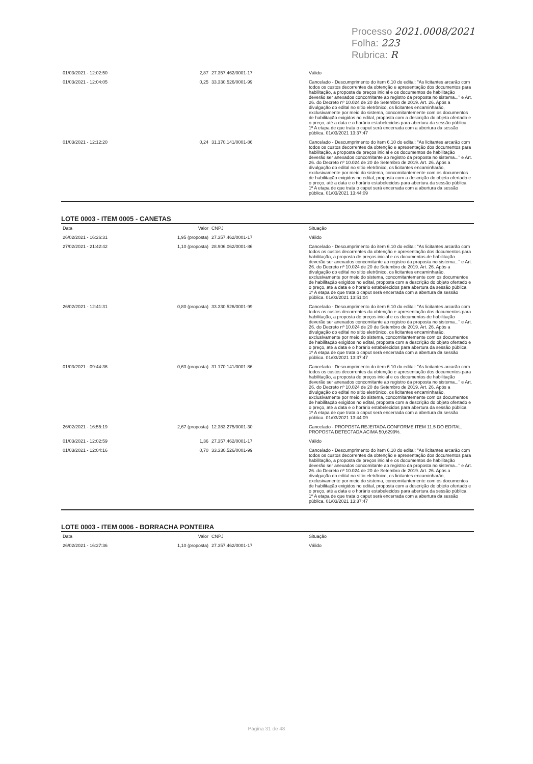Processo 2021.0008/2021
Folha: 223
Rubrica: R
| 01/03/2021 - 12:02:50 | 2,87 | 27.357.462/0001-17 | Válido |
| 01/03/2021 - 12:04:05 | 0,25 | 33.330.526/0001-99 | Cancelado - Descumprimento do item 6.10 do edital: "As licitantes arcarão com todos os custos decorrentes da obtenção e apresentação dos documentos para habilitação, a proposta de preços inicial e os documentos de habilitação deverão ser anexados concomitante ao registro da proposta no sistema..." e Art. 26. do Decreto nº 10.024 de 20 de Setembro de 2019. Art. 26. Após a divulgação do edital no sítio eletrônico, os licitantes encaminharão, exclusivamente por meio do sistema, concomitantemente com os documentos de habilitação exigidos no edital, proposta com a descrição do objeto ofertado e o preço, até a data e o horário estabelecidos para abertura da sessão pública. 1º A etapa de que trata o caput será encerrada com a abertura da sessão pública. 01/03/2021 13:37:47 |
| 01/03/2021 - 12:12:20 | 0,24 | 31.170.141/0001-86 | Cancelado - Descumprimento do item 6.10 do edital: "As licitantes arcarão com todos os custos decorrentes da obtenção e apresentação dos documentos para habilitação, a proposta de preços inicial e os documentos de habilitação deverão ser anexados concomitante ao registro da proposta no sistema..." e Art. 26. do Decreto nº 10.024 de 20 de Setembro de 2019. Art. 26. Após a divulgação do edital no sítio eletrônico, os licitantes encaminharão, exclusivamente por meio do sistema, concomitantemente com os documentos de habilitação exigidos no edital, proposta com a descrição do objeto ofertado e o preço, até a data e o horário estabelecidos para abertura da sessão pública. 1º A etapa de que trata o caput será encerrada com a abertura da sessão pública. 01/03/2021 13:44:09 |
LOTE 0003 - ITEM 0005 - CANETAS
| Data | Valor | CNPJ | Situação |
| --- | --- | --- | --- |
| 26/02/2021 - 16:26:31 | 1,95 (proposta) | 27.357.462/0001-17 | Válido |
| 27/02/2021 - 21:42:42 | 1,10 (proposta) | 28.906.062/0001-86 | Cancelado - Descumprimento do item 6.10 do edital: "As licitantes arcarão com todos os custos decorrentes da obtenção e apresentação dos documentos para habilitação, a proposta de preços inicial e os documentos de habilitação deverão ser anexados concomitante ao registro da proposta no sistema..." e Art. 26. do Decreto nº 10.024 de 20 de Setembro de 2019. Art. 26. Após a divulgação do edital no sítio eletrônico, os licitantes encaminharão, exclusivamente por meio do sistema, concomitantemente com os documentos de habilitação exigidos no edital, proposta com a descrição do objeto ofertado e o preço, até a data e o horário estabelecidos para abertura da sessão pública. 1º A etapa de que trata o caput será encerrada com a abertura da sessão pública. 01/03/2021 13:51:04 |
| 26/02/2021 - 12:41:31 | 0,80 (proposta) | 33.330.526/0001-99 | Cancelado - Descumprimento do item 6.10 do edital: "As licitantes arcarão com todos os custos decorrentes da obtenção e apresentação dos documentos para habilitação, a proposta de preços inicial e os documentos de habilitação deverão ser anexados concomitante ao registro da proposta no sistema..." e Art. 26. do Decreto nº 10.024 de 20 de Setembro de 2019. Art. 26. Após a divulgação do edital no sítio eletrônico, os licitantes encaminharão, exclusivamente por meio do sistema, concomitantemente com os documentos de habilitação exigidos no edital, proposta com a descrição do objeto ofertado e o preço, até a data e o horário estabelecidos para abertura da sessão pública. 1º A etapa de que trata o caput será encerrada com a abertura da sessão pública. 01/03/2021 13:37:47 |
| 01/03/2021 - 09:44:36 | 0,63 (proposta) | 31.170.141/0001-86 | Cancelado - Descumprimento do item 6.10 do edital: "As licitantes arcarão com todos os custos decorrentes da obtenção e apresentação dos documentos para habilitação, a proposta de preços inicial e os documentos de habilitação deverão ser anexados concomitante ao registro da proposta no sistema..." e Art. 26. do Decreto nº 10.024 de 20 de Setembro de 2019. Art. 26. Após a divulgação do edital no sítio eletrônico, os licitantes encaminharão, exclusivamente por meio do sistema, concomitantemente com os documentos de habilitação exigidos no edital, proposta com a descrição do objeto ofertado e o preço, até a data e o horário estabelecidos para abertura da sessão pública. 1º A etapa de que trata o caput será encerrada com a abertura da sessão pública. 01/03/2021 13:44:09 |
| 26/02/2021 - 16:55:19 | 2,67 (proposta) | 12.383.275/0001-30 | Cancelado - PROPOSTA REJEITADA CONFORME ITEM 11.5 DO EDITAL. PROPOSTA DETECTADA ACIMA 50,6299%. |
| 01/03/2021 - 12:02:59 | 1,36 | 27.357.462/0001-17 | Válido |
| 01/03/2021 - 12:04:16 | 0,70 | 33.330.526/0001-99 | Cancelado - Descumprimento do item 6.10 do edital: "As licitantes arcarão com todos os custos decorrentes da obtenção e apresentação dos documentos para habilitação, a proposta de preços inicial e os documentos de habilitação deverão ser anexados concomitante ao registro da proposta no sistema..." e Art. 26. do Decreto nº 10.024 de 20 de Setembro de 2019. Art. 26. Após a divulgação do edital no sítio eletrônico, os licitantes encaminharão, exclusivamente por meio do sistema, concomitantemente com os documentos de habilitação exigidos no edital, proposta com a descrição do objeto ofertado e o preço, até a data e o horário estabelecidos para abertura da sessão pública. 1º A etapa de que trata o caput será encerrada com a abertura da sessão pública. 01/03/2021 13:37:47 |
LOTE 0003 - ITEM 0006 - BORRACHA PONTEIRA
| Data | Valor | CNPJ | Situação |
| --- | --- | --- | --- |
| 26/02/2021 - 16:27:36 | 1,10 (proposta) | 27.357.462/0001-17 | Válido |
Página 31 de 48